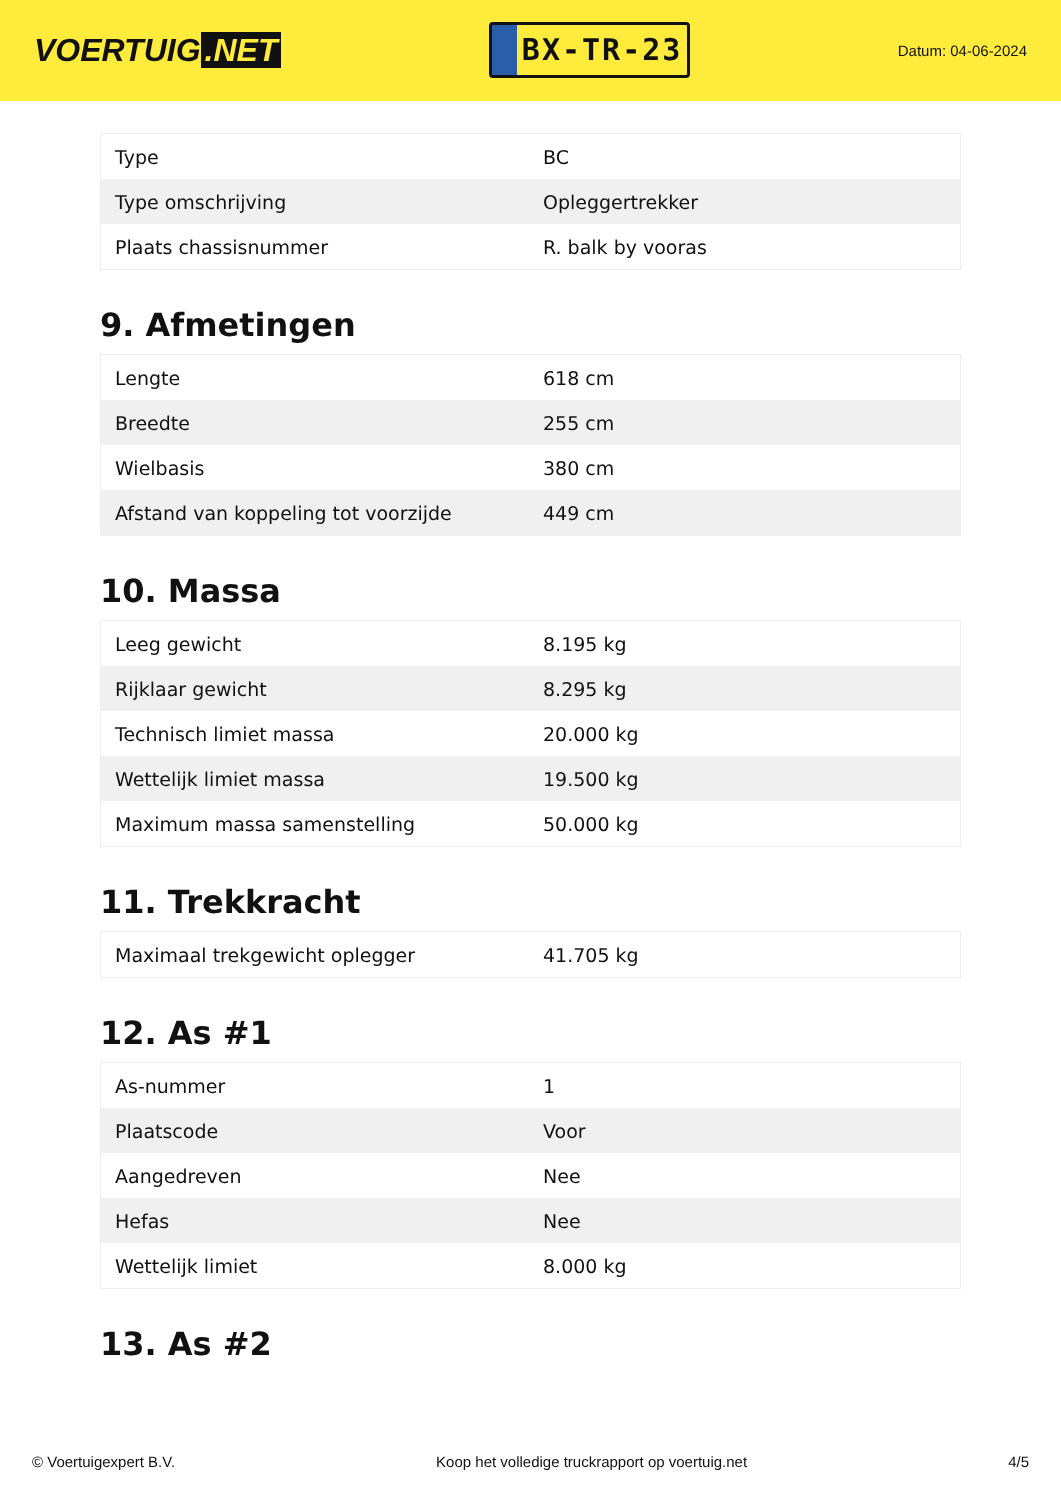VOERTUIG.NET
BX-TR-23
Datum: 04-06-2024
| Type | BC |
| Type omschrijving | Opleggertrekker |
| Plaats chassisnummer | R. balk by vooras |
9. Afmetingen
| Lengte | 618 cm |
| Breedte | 255 cm |
| Wielbasis | 380 cm |
| Afstand van koppeling tot voorzijde | 449 cm |
10. Massa
| Leeg gewicht | 8.195 kg |
| Rijklaar gewicht | 8.295 kg |
| Technisch limiet massa | 20.000 kg |
| Wettelijk limiet massa | 19.500 kg |
| Maximum massa samenstelling | 50.000 kg |
11. Trekkracht
| Maximaal trekgewicht oplegger | 41.705 kg |
12. As #1
| As-nummer | 1 |
| Plaatscode | Voor |
| Aangedreven | Nee |
| Hefas | Nee |
| Wettelijk limiet | 8.000 kg |
13. As #2
© Voertuigexpert B.V. Koop het volledige truckrapport op voertuig.net 4/5